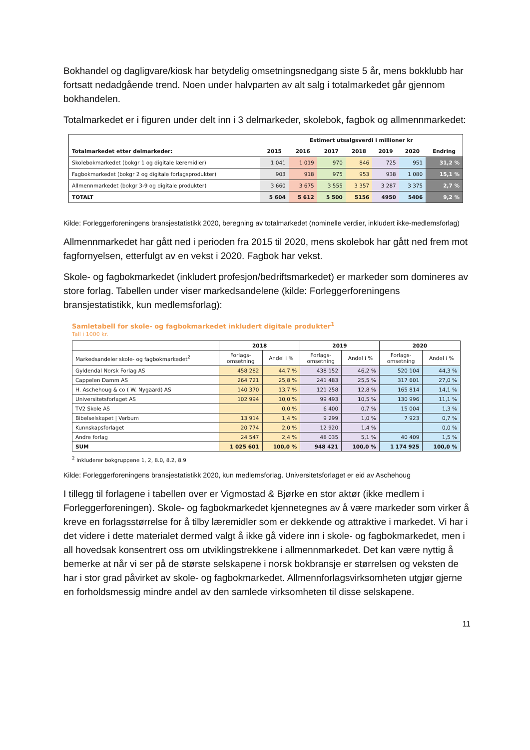Bokhandel og dagligvare/kiosk har betydelig omsetningsnedgang siste 5 år, mens bokklubb har fortsatt nedadgående trend. Noen under halvparten av alt salg i totalmarkedet går gjennom bokhandelen.
Totalmarkedet er i figuren under delt inn i 3 delmarkeder, skolebok, fagbok og allmennmarkedet:
| | Estimert utsalgsverdi i millioner kr | | | | | | |
| --- | --- | --- | --- | --- | --- | --- | --- |
| Totalmarkedet etter delmarkeder: | 2015 | 2016 | 2017 | 2018 | 2019 | 2020 | Endring |
| Skolebokmarkedet (bokgr 1 og digitale læremidler) | 1 041 | 1 019 | 970 | 846 | 725 | 951 | 31,2 % |
| Fagbokmarkedet (bokgr 2 og digitale forlagsprodukter) | 903 | 918 | 975 | 953 | 938 | 1 080 | 15,1 % |
| Allmennmarkedet (bokgr 3-9 og digitale produkter) | 3 660 | 3 675 | 3 555 | 3 357 | 3 287 | 3 375 | 2,7 % |
| TOTALT | 5 604 | 5 612 | 5 500 | 5156 | 4950 | 5406 | 9,2 % |
Kilde: Forleggerforeningens bransjestatistikk 2020, beregning av totalmarkedet (nominelle verdier, inkludert ikke-medlemsforlag)
Allmennmarkedet har gått ned i perioden fra 2015 til 2020, mens skolebok har gått ned frem mot fagfornyelsen, etterfulgt av en vekst i 2020. Fagbok har vekst.
Skole- og fagbokmarkedet (inkludert profesjon/bedriftsmarkedet) er markeder som domineres av store forlag. Tabellen under viser markedsandelene (kilde: Forleggerforeningens bransjestatistikk, kun medlemsforlag):
Samletabell for skole- og fagbokmarkedet inkludert digitale produkter<sup>1</sup>
Tall i 1000 kr.
| | 2018 | | 2019 | | 2020 | |
| --- | --- | --- | --- | --- | --- | --- |
| Markedsandeler skole- og fagbokmarkedet<sup>2</sup> | Forlags- omsetning | Andel i % | Forlags- omsetning | Andel i % | Forlags- omsetning | Andel i % |
| Gyldendal Norsk Forlag AS | 458 282 | 44,7 % | 438 152 | 46,2 % | 520 104 | 44,3 % |
| Cappelen Damm AS | 264 721 | 25,8 % | 241 483 | 25,5 % | 317 601 | 27,0 % |
| H. Aschehoug & co ( W. Nygaard) AS | 140 370 | 13,7 % | 121 258 | 12,8 % | 165 814 | 14,1 % |
| Universitetsforlaget AS | 102 994 | 10,0 % | 99 493 | 10,5 % | 130 996 | 11,1 % |
| TV2 Skole AS | | 0,0 % | 6 400 | 0,7 % | 15 004 | 1,3 % |
| Bibelselskapet / Verbum | 13 914 | 1,4 % | 9 299 | 1,0 % | 7 923 | 0,7 % |
| Kunnskapsforlaget | 20 774 | 2,0 % | 12 920 | 1,4 % | | 0,0 % |
| Andre forlag | 24 547 | 2,4 % | 48 035 | 5,1 % | 40 409 | 1,5 % |
| SUM | 1 025 601 | 100,0 % | 948 421 | 100,0 % | 1 174 925 | 100,0 % |
<sup>2</sup> Inkluderer bokgruppene 1, 2, 8.0, 8.2, 8.9
Kilde: Forleggerforeningens bransjestatistikk 2020, kun medlemsforlag. Universitetsforlaget er eid av Aschehoug
I tillegg til forlagene i tabellen over er Vigmostad & Bjørke en stor aktør (ikke medlem i Forleggerforeningen). Skole- og fagbokmarkedet kjennetegnes av å være markeder som virker å kreve en forlagsstørrelse for å tilby læremidler som er dekkende og attraktive i markedet. Vi har i det videre i dette materialet dermed valgt å ikke gå videre inn i skole- og fagbokmarkedet, men i all hovedsak konsentrert oss om utviklingstrekkene i allmennmarkedet. Det kan være nyttig å bemerke at når vi ser på de største selskapene i norsk bokbransje er størrelsen og veksten de har i stor grad påvirket av skole- og fagbokmarkedet. Allmennforlagsvirksomheten utgjør gjerne en forholdsmessig mindre andel av den samlede virksomheten til disse selskapene.
11